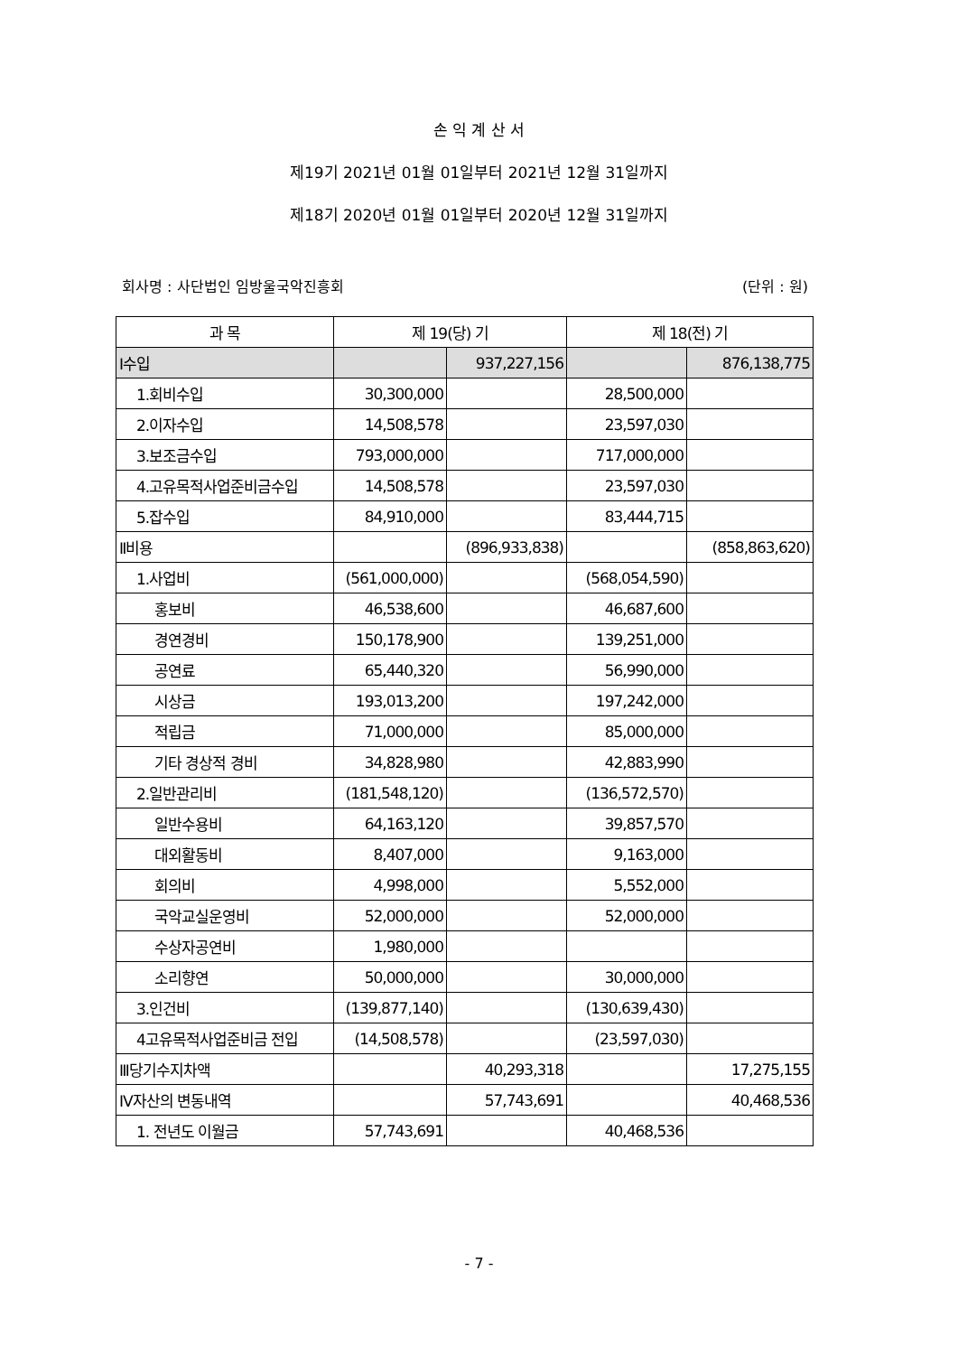손 익 계 산 서
제19기 2021년 01월 01일부터 2021년 12월 31일까지
제18기 2020년 01월 01일부터 2020년 12월 31일까지
회사명 : 사단법인 임방울국악진흥회 (단위 : 원)
| 과 목 | 제 19(당) 기 | | 제 18(전) 기 | |
| --- | --- | --- | --- | --- |
| Ⅰ수입 | | 937,227,156 | | 876,138,775 |
| 1.회비수입 | 30,300,000 | | 28,500,000 | |
| 2.이자수입 | 14,508,578 | | 23,597,030 | |
| 3.보조금수입 | 793,000,000 | | 717,000,000 | |
| 4.고유목적사업준비금수입 | 14,508,578 | | 23,597,030 | |
| 5.잡수입 | 84,910,000 | | 83,444,715 | |
| Ⅱ비용 | | (896,933,838) | | (858,863,620) |
| 1.사업비 | (561,000,000) | | (568,054,590) | |
| 홍보비 | 46,538,600 | | 46,687,600 | |
| 경연경비 | 150,178,900 | | 139,251,000 | |
| 공연료 | 65,440,320 | | 56,990,000 | |
| 시상금 | 193,013,200 | | 197,242,000 | |
| 적립금 | 71,000,000 | | 85,000,000 | |
| 기타 경상적 경비 | 34,828,980 | | 42,883,990 | |
| 2.일반관리비 | (181,548,120) | | (136,572,570) | |
| 일반수용비 | 64,163,120 | | 39,857,570 | |
| 대외활동비 | 8,407,000 | | 9,163,000 | |
| 회의비 | 4,998,000 | | 5,552,000 | |
| 국악교실운영비 | 52,000,000 | | 52,000,000 | |
| 수상자공연비 | 1,980,000 | | | |
| 소리향연 | 50,000,000 | | 30,000,000 | |
| 3.인건비 | (139,877,140) | | (130,639,430) | |
| 4고유목적사업준비금 전입 | (14,508,578) | | (23,597,030) | |
| Ⅲ당기수지차액 | | 40,293,318 | | 17,275,155 |
| Ⅳ자산의 변동내역 | | 57,743,691 | | 40,468,536 |
| 1. 전년도 이월금 | 57,743,691 | | 40,468,536 | |
- 7 -